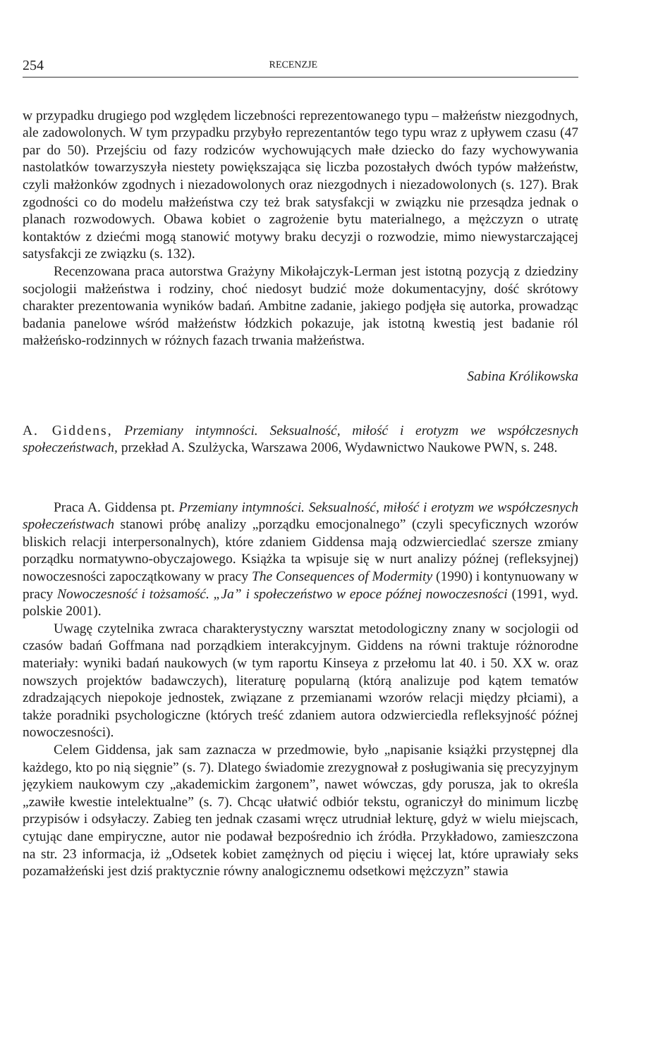254 RECENZJE
w przypadku drugiego pod względem liczebności reprezentowanego typu – małżeństw niezgodnych, ale zadowolonych. W tym przypadku przybyło reprezentantów tego typu wraz z upływem czasu (47 par do 50). Przejściu od fazy rodziców wychowujących małe dziecko do fazy wychowywania nastolatków towarzyszyła niestety powiększająca się liczba pozostałych dwóch typów małżeństw, czyli małżonków zgodnych i niezadowolonych oraz niezgodnych i niezadowolonych (s. 127). Brak zgodności co do modelu małżeństwa czy też brak satysfakcji w związku nie przesądza jednak o planach rozwodowych. Obawa kobiet o zagrożenie bytu materialnego, a mężczyzn o utratę kontaktów z dziećmi mogą stanowić motywy braku decyzji o rozwodzie, mimo niewystarczającej satysfakcji ze związku (s. 132).
Recenzowana praca autorstwa Grażyny Mikołajczyk-Lerman jest istotną pozycją z dziedziny socjologii małżeństwa i rodziny, choć niedosyt budzić może dokumentacyjny, dość skrótowy charakter prezentowania wyników badań. Ambitne zadanie, jakiego podjęła się autorka, prowadząc badania panelowe wśród małżeństw łódzkich pokazuje, jak istotną kwestią jest badanie ról małżeńsko-rodzinnych w różnych fazach trwania małżeństwa.
Sabina Królikowska
A. Giddens, Przemiany intymności. Seksualność, miłość i erotyzm we współczesnych społeczeństwach, przekład A. Szulżycka, Warszawa 2006, Wydawnictwo Naukowe PWN, s. 248.
Praca A. Giddensa pt. Przemiany intymności. Seksualność, miłość i erotyzm we współczesnych społeczeństwach stanowi próbę analizy „porządku emocjonalnego” (czyli specyficznych wzorów bliskich relacji interpersonalnych), które zdaniem Giddensa mają odzwierciedlać szersze zmiany porządku normatywno-obyczajowego. Książka ta wpisuje się w nurt analizy późnej (refleksyjnej) nowoczesności zapoczątkowany w pracy The Consequences of Modermity (1990) i kontynuowany w pracy Nowoczesność i tożsamość. „Ja” i społeczeństwo w epoce późnej nowoczesności (1991, wyd. polskie 2001).
Uwagę czytelnika zwraca charakterystyczny warsztat metodologiczny znany w socjologii od czasów badań Goffmana nad porządkiem interakcyjnym. Giddens na równi traktuje różnorodne materiały: wyniki badań naukowych (w tym raportu Kinseya z przełomu lat 40. i 50. XX w. oraz nowszych projektów badawczych), literaturę popularną (którą analizuje pod kątem tematów zdradzających niepokoje jednostek, związane z przemianami wzorów relacji między płciami), a także poradniki psychologiczne (których treść zdaniem autora odzwierciedla refleksyjność późnej nowoczesności).
Celem Giddensa, jak sam zaznacza w przedmowie, było „napisanie książki przystępnej dla każdego, kto po nią sięgnie” (s. 7). Dlatego świadomie zrezygnował z posługiwania się precyzyjnym językiem naukowym czy „akademickim żargonem”, nawet wówczas, gdy porusza, jak to określa „zawiłe kwestie intelektualne” (s. 7). Chcąc ułatwić odbiór tekstu, ograniczył do minimum liczbę przypisów i odsyłaczy. Zabieg ten jednak czasami wręcz utrudniał lekturę, gdyż w wielu miejscach, cytując dane empiryczne, autor nie podawał bezpośrednio ich źródła. Przykładowo, zamieszczona na str. 23 informacja, iż „Odsetek kobiet zamężnych od pięciu i więcej lat, które uprawiały seks pozamałżeński jest dziś praktycznie równy analogicznemu odsetkowi mężczyzn” stawia